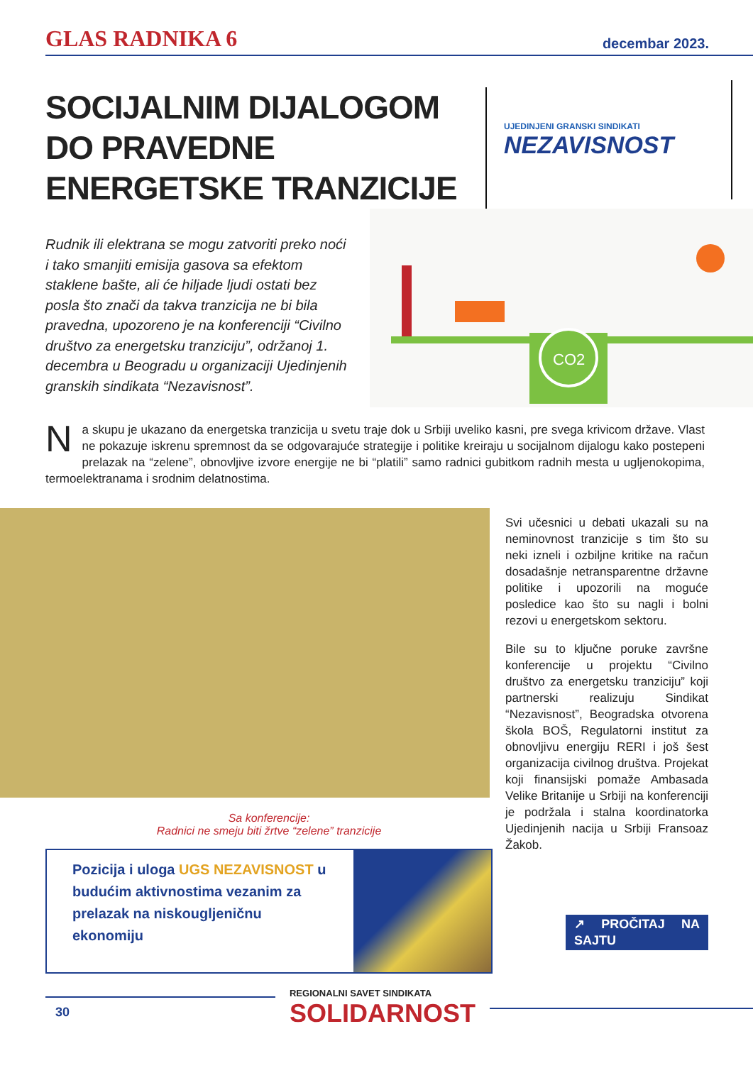GLAS RADNIKA 6 decembar 2023.
SOCIJALNIM DIJALOGOM DO PRAVEDNE ENERGETSKE TRANZICIJE
UJEDINJENI GRANSKI SINDIKATI
NEZAVISNOST
Rudnik ili elektrana se mogu zatvoriti preko noći i tako smanjiti emisija gasova sa efektom staklene bašte, ali će hiljade ljudi ostati bez posla što znači da takva tranzicija ne bi bila pravedna, upozoreno je na konferenciji “Civilno društvo za energetsku tranziciju”, održanoj 1. decembra u Beogradu u organizaciji Ujedinjenih granskih sindikata “Nezavisnost”.
CO2
Na skupu je ukazano da energetska tranzicija u svetu traje dok u Srbiji uveliko kasni, pre svega krivicom države. Vlast ne pokazuje iskrenu spremnost da se odgovarajuće strategije i politike kreiraju u socijalnom dijalogu kako postepeni prelazak na “zelene”, obnovljive izvore energije ne bi “platili” samo radnici gubitkom radnih mesta u ugljenokopima, termoelektranama i srodnim delatnostima.
Sa konferencije:
Radnici ne smeju biti žrtve “zelene” tranzicije
Pozicija i uloga UGS NEZAVISNOST u budućim aktivnostima vezanim za prelazak na niskougljeničnu ekonomiju
Svi učesnici u debati ukazali su na neminovnost tranzicije s tim što su neki izneli i ozbiljne kritike na račun dosadašnje netransparentne državne politike i upozorili na moguće posledice kao što su nagli i bolni rezovi u energetskom sektoru.
Bile su to ključne poruke završne konferencije u projektu “Civilno društvo za energetsku tranziciju” koji partnerski realizuju Sindikat “Nezavisnost”, Beogradska otvorena škola BOŠ, Regulatorni institut za obnovljivu energiju RERI i još šest organizacija civilnog društva. Projekat koji finansijski pomaže Ambasada Velike Britanije u Srbiji na konferenciji je podržala i stalna koordinatorka Ujedinjenih nacija u Srbiji Fransoaz Žakob.
↗ PROČITAJ NA SAJTU
30
REGIONALNI SAVET SINDIKATA
SOLIDARNOST